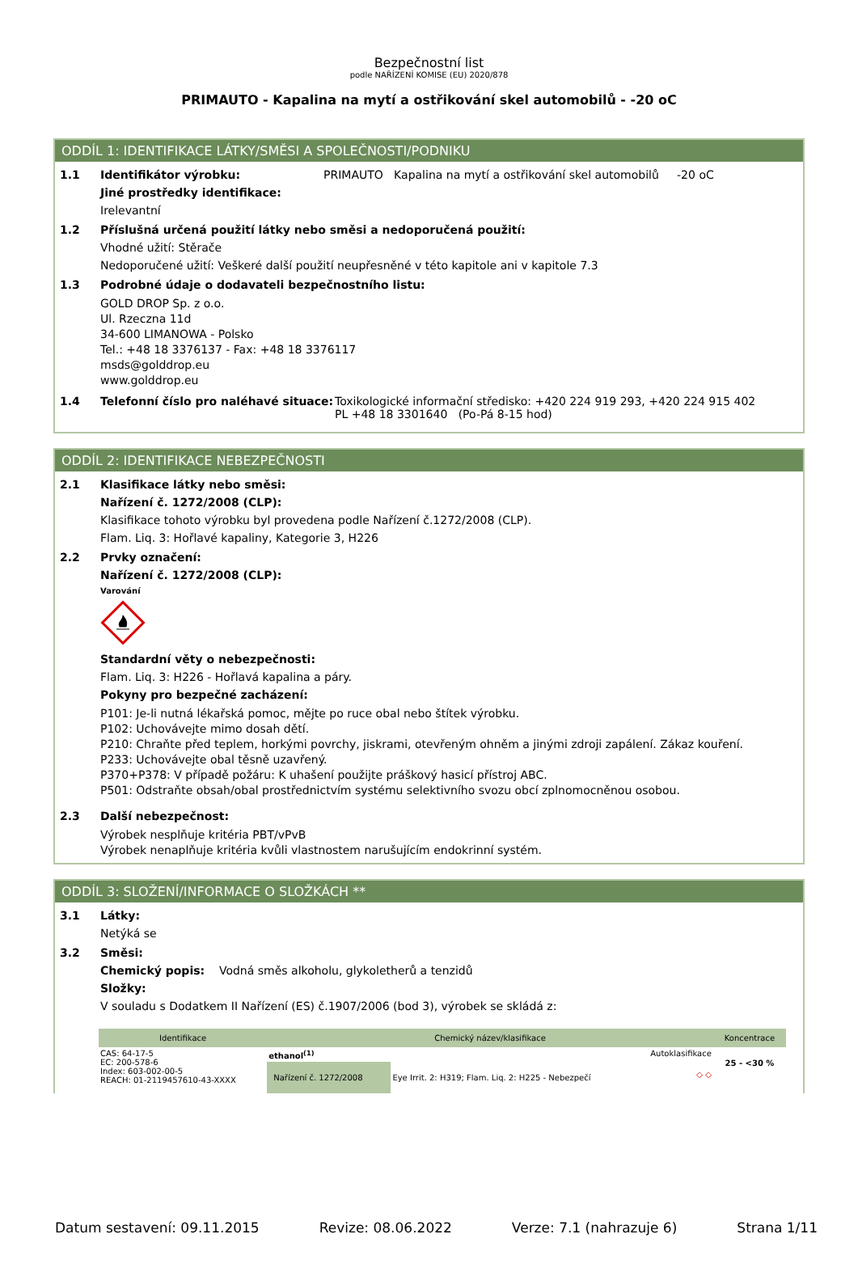Bezpečnostní list
podle NAŘÍZENÍ KOMISE (EU) 2020/878
PRIMAUTO - Kapalina na mytí a ostřikování skel automobilů - -20 oC
ODDÍL 1: IDENTIFIKACE LÁTKY/SMĚSI A SPOLEČNOSTI/PODNIKU
1.1 Identifikátor výrobku: PRIMAUTO Kapalina na mytí a ostřikování skel automobilů -20 oC
Jiné prostředky identifikace:
Irelevantní
1.2 Příslušná určená použití látky nebo směsi a nedoporučená použití:
Vhodné užití: Stěrače
Nedoporučené užití: Veškeré další použití neupřesněné v této kapitole ani v kapitole 7.3
1.3 Podrobné údaje o dodavateli bezpečnostního listu:
GOLD DROP Sp. z o.o.
Ul. Rzeczna 11d
34-600 LIMANOWA - Polsko
Tel.: +48 18 3376137 - Fax: +48 18 3376117
msds@golddrop.eu
www.golddrop.eu
1.4 Telefonní číslo pro naléhavé situace: Toxikologické informační středisko: +420 224 919 293, +420 224 915 402
PL +48 18 3301640 (Po-Pá 8-15 hod)
ODDÍL 2: IDENTIFIKACE NEBEZPEČNOSTI
2.1 Klasifikace látky nebo směsi:
Nařízení č. 1272/2008 (CLP):
Klasifikace tohoto výrobku byl provedena podle Nařízení č.1272/2008 (CLP).
Flam. Liq. 3: Hořlavé kapaliny, Kategorie 3, H226
2.2 Prvky označení:
Nařízení č. 1272/2008 (CLP):
Varování
Standardní věty o nebezpečnosti:
Flam. Liq. 3: H226 - Hořlavá kapalina a páry.
Pokyny pro bezpečné zacházení:
P101: Je-li nutná lékařská pomoc, mějte po ruce obal nebo štítek výrobku.
P102: Uchovávejte mimo dosah dětí.
P210: Chraňte před teplem, horkými povrchy, jiskrami, otevřeným ohněm a jinými zdroji zapálení. Zákaz kouření.
P233: Uchovávejte obal těsně uzavřený.
P370+P378: V případě požáru: K uhašení použijte práškový hasicí přístroj ABC.
P501: Odstraňte obsah/obal prostřednictvím systému selektivního svozu obcí zplnomocněnou osobou.
2.3 Další nebezpečnost:
Výrobek nesplňuje kritéria PBT/vPvB
Výrobek nenaplňuje kritéria kvůli vlastnostem narušujícím endokrinní systém.
ODDÍL 3: SLOŽENÍ/INFORMACE O SLOŽKÁCH **
3.1 Látky:
Netýká se
3.2 Směsi:
Chemický popis: Vodná směs alkoholu, glykoletherů a tenzidů
Složky:
V souladu s Dodatkem II Nařízení (ES) č.1907/2006 (bod 3), výrobek se skládá z:
| Identifikace | Chemický název/klasifikace | | | Koncentrace |
| --- | --- | --- | --- | --- |
| CAS: 64-17-5 EC: 200-578-6 Index: 603-002-00-5 REACH: 01-2119457610-43-XXXX | ethanol<sup>(1)</sup> | | Autoklasifikace | 25 - <30 % |
| | Nařízení č. 1272/2008 | Eye Irrit. 2: H319; Flam. Liq. 2: H225 - Nebezpečí | ◇ ◇ | |
Datum sestavení: 09.11.2015 Revize: 08.06.2022 Verze: 7.1 (nahrazuje 6) Strana 1/11